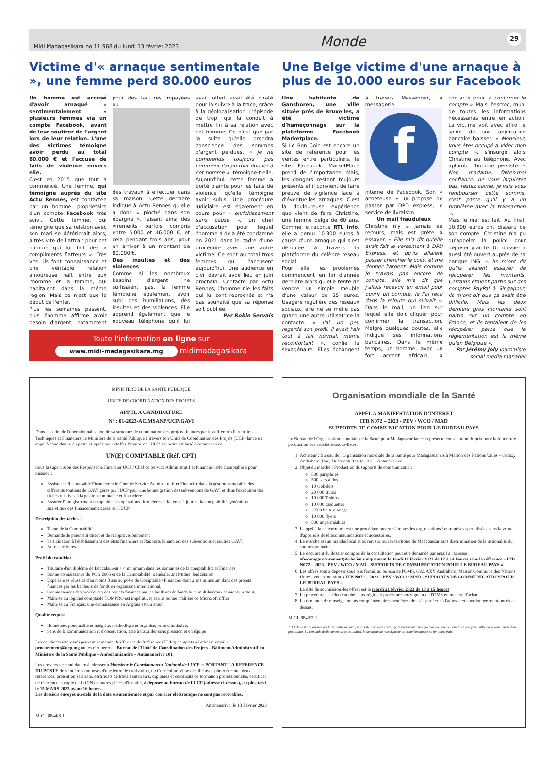Midi Madagasikara no.11 968 du lundi 13 février 2023 Monde 29
Victime d'« arnaque sentimentale », une femme perd 80.000 euros
Un homme est accusé d'avoir arnaqué « sentimentalement » plusieurs femmes via un compte Facebook, avant de leur soutirer de l'argent lors de leur relation. L'une des victimes témoigne avoir perdu au total 80.000 € et l'accuse de faits de violence envers elle.
C'est en 2015 que tout a commencé. Une femme, qui témoigne auprès du site Actu Rennes, est contactée par un homme, propriétaire d'un compte Facebook très suivi. Cette femme, qui témoigne que sa relation avec son mari se détériorait alors, a très vite de l'attrait pour cet homme qui lui fait des « compliments flatteurs ». Très vite, ils font connaissance et une véritable relation amoureuse naît entre eux l'homme et la femme, qui habitaient dans la même région. Mais ce n'est que le début de l'enfer.
Plus les semaines passent, plus l'homme affirme avoir besoin d'argent, notamment pour des factures impayées ou
des travaux à effectuer dans sa maison. Cette dernière indique à Actu Rennes qu'elle a donc « pioché dans son épargne », faisant ainsi des virements parfois compris entre 5.000 et 46.000 €, et cela pendant trois ans, pour en arriver à un montant de 80.000 €.
Des insultes et des violences
Comme si les nombreux besoins d'argent ne suffisaient pas, la femme témoigne également avoir subi des humiliations, des insultes et des violences. Elle apprend également que le nouveau téléphone qu'il lui avait offert avait été piraté pour la suivre à la trace, grâce à la géolocalisation. L'épisode de trop, qui la conduit à mettre fin à sa relation avec cet homme. Ce n'est que par la suite qu'elle prendra conscience des sommes d'argent perdues. « Je ne comprends toujours pas comment j'ai pu tout donner à cet homme », témoigne-t-elle. Aujourd'hui, cette femme a porté plainte pour les faits de violence qu'elle témoigne avoir subis. Une procédure judiciaire est également en cours pour « enrichissement sans cause », un chef d'accusation pour lequel l'homme a déjà été condamné en 2021 dans le cadre d'une procédure avec une autre victime. Ce sont au total trois femmes qui l'accusent aujourd'hui. Une audience en civil devrait avoir lieu en juin prochain. Contacté par Actu Rennes, l'homme nie les faits qui lui sont reprochés et n'a pas souhaité que sa réponse soit publiée.
Par Robin Servais
Toute l'information en ligne sur
www.midi-madagasikara.mg midimadagasikara
Une Belge victime d'une arnaque à plus de 10.000 euros sur Facebook
Une habitante de Ganshoren, une ville située près de Bruxelles, a été victime d'hameçonnage sur la plateforme Facebook Marketplace.
Si Le Bon Coin est encore un site de référence pour les ventes entre particuliers, le site Facebook MarketPlace prend de l'importance. Mais, les dangers restent toujours présents et il convient de faire preuve de vigilance face à d'éventuelles arnaques. C'est la douloureuse expérience que vient de faire Christine, une femme belge de 60 ans. Comme le raconte RTL Info, elle a perdu 10.300 euros à cause d'une arnaque qui s'est déroulée à travers la plateforme du célèbre réseau social.
Pour elle, les problèmes commencent en fin d'année dernière alors qu'elle tente de vendre un simple meuble d'une valeur de 25 euros. Usagère régulière des réseaux sociaux, elle ne se méfie pas quand une autre utilisatrice la contacte. « J'ai un peu regardé son profil, il avait l'air tout à fait normal, même réconfortant », confie la sexagénaire. Elles échangent à travers Messenger, la messagerie
f
interne de Facebook. Son « acheteuse » lui propose de passer par DPD express, le service de livraison.
Un mail frauduleux
Christine n'y a jamais eu recours, mais est prête à essayer. « Elle m'a dit qu'elle avait fait le versement à DPD Express, et qu'ils allaient passer chercher le colis, et me donner l'argent. Mais comme je n'avais pas encore de compte, elle m'a dit que j'allais recevoir un email pour ouvrir un compte. Je l'ai reçu dans la minute qui suivait ». Dans le mail, un lien sur lequel elle doit cliquer pour confirmer la transaction. Malgré quelques doutes, elle indique ses informations bancaires. Dans le même temps, un homme, avec un fort accent africain, la contacte pour « confirmer le compte ». Mais, l'escroc, muni de toutes les informations nécessaires entre en action. La victime voit avec effroi le solde de son application bancaire baisser. « Monsieur, vous êtes occupé à vider mon compte », s'insurge alors Christine au téléphone. Avec aplomb, l'homme persiste. « Non, madame, faites-moi confiance, ne vous inquiétez pas, restez calme, je vais vous rembourser cette somme, c'est parce qu'il y a un problème avec la transaction ».
Mais le mal est fait. Au final, 10.300 euros ont disparu de son compte. Christine n'a pu qu'appeler la police pour déposer plainte. Un dossier a aussi été ouvert auprès de sa banque ING. « Ils m'ont dit qu'ils allaient essayer de récupérer les montants. Certains étaient partis sur des comptes PayPal à Singapour, ils m'ont dit que ça allait être difficile. Mais les deux derniers gros montants sont partis sur un compte en France, et ils tentaient de les récupérer parce que la réglementation est la même qu'en Belgique ».
Par Jérémy Joly Journaliste social media manager
MINISTERE DE LA SANTE PUBLIQUE
---------------
UNITE DE COORDINATION DES PROJETS
APPEL A CANDIDATURE
N° : 01-2023-AC/MSANP/UCP/GAVI
Dans le cadre de l'opérationnalisation de sa structure de coordination des projets financés par les différents Partenaires Techniques et Financiers, le Ministère de la Santé Publique à travers son Unité de Coordination des Projets (UCP) lance un appel à candidature au poste ci-après pour étoffer l'équipe de l'UCP. Ce poste est basé à Antananarivo :
UN(E) COMPTABLE (Réf. CPT)
Sous la supervision des Responsable Financier UCP / Chef de Service Administratif et Financier la/le Comptable a pour mission :
Assister le Responsable Financier et le Chef de Service Administratif et Financier dans la gestion comptable des différents soutiens de GAVI gérés par l'UCP pour une bonne gestion des subventions de GAVI et dans l'exécution des tâches relatives à la gestion comptable et financière
Assurer l'enregistrement comptable des opérations financières et la tenue à jour de la comptabilité générale et analytique des financements gérés par l'UCP
Description des tâches :
Tenue de la Comptabilité
Demande de paiement direct et de réapprovisionnement
Participation à l'établissement des états financiers et Rapports Financiers des subventions et soutien GAVI
Autres activités
Profil du candidat :
Titulaire d'un diplôme de Baccalauréat + 4 minimum dans les domaines de la comptabilité et Finances
Bonne connaissance du PCG 2005 et de la Comptabilité (générale, analytique, budgétaire),
Expériences réussies d'au moins 3 ans au poste de Comptable / Financier dont 2 ans minimum dans des projets financés par les bailleurs de fonds ou organisme international,
Connaissances des procédures des projets financés par les bailleurs de fonds bi et multilatéraux seraient un atout,
Maîtrise du logiciel comptable TOMPRO est impérative) et une bonne maîtrise de Microsoft office
Maîtrise du Français, une connaissance en Anglais est un atout.
Qualité requise :
Honnêteté, ponctualité et intégrité, méthodique et organisé, prise d'initiative,
Sens de la communication et d'observation, apte à travailler sous pression et en équipe
Les candidats intéressés peuvent demander les Termes de Référence (TDRs) complets à l'adresse email : procurement@ucp.mg ou les récupérer au Bureau de l'Unité de Coordination des Projets – Bâtiment Administratif du Ministère de la Santé Publique – Ambohimiandra – Antananarivo 101
Les dossiers de candidature à adresser à Monsieur le Coordonnateur National de l'UCP et PORTANT LA REFERENCE DU POSTE doivent être composés d'une lettre de motivation, un Curriculum Vitae détaillé avec photo récente, deux références, prétention salariale, certificats de travail antérieurs, diplômes et certificats de formation professionnelle, certificat de résidence et copie de la CIN ou autres pièces d'identité, à déposer au bureau de l'UCP (adresse ci-dessus), au plus tard le 15 MARS 2023 avant 16 heures.
Les dossiers envoyés au-delà de la date susmentionnée et par courrier électronique ne sont pas recevables.
Antananarivo, le 13 Février 2023
M-CL 8844/8-1
Organisation mondiale de la Santé
APPEL A MANIFESTATION D'INTERET
ITB N072 – 2023 - PEV / WCO / MAD
SUPPORTS DE COMMUNICATION POUR LE BUREAU PAYS
Le Bureau de l'Organisation mondiale de la Santé pour Madagascar lance la présente consultation de prix pour la fourniture production des articles dessous-listés.
1. Acheteur : Bureau de l'Organisation mondiale de la Santé pour Madagascar sis à Maison des Nations Unies – Galaxy Andraharo, Rue, Dr Joseph Raseta, 101 – Antananarivo
2. Objet du marché : Production de supports de communication
500 parapluies
500 sacs à dos
10 Gobelets
20 000 stylos
10 000 T-shirts
10 000 casquettes
2 500 boite à image
10 000 flyers
500 imperméables
3. L'appel à la concurrence est une procédure ouverte à toutes les organisations / entreprises spécialisées dans la vente d'appareils de télécommunications et accessoires.
4. Le marché est un marché local et ouvert sur tout le territoire de Madagascar sans discrimination de la nationalité du soumissionnaire.
5. Le document du dossier complet de la consultation peut être demandé par email à l'adresse : afwcomgprocurement@who.int uniquement le Jeudi 16 février 2023 de 12 à 14 heures sous la référence « ITB N072 – 2023 - PEV / WCO / MAD - SUPPORTS DE COMMUNICATION POUR LE BUREAU PAYS »
6. Les offres sont à déposer sous plis fermé, au bureau de l'OMS, GALAXY Andraharo, Maison Commune des Nations Unies avec la mention « ITB N072 – 2023 - PEV / WCO / MAD - SUPPORTS DE COMMUNICATION POUR LE BUREAU PAYS »
La date de soumission des offres est le mardi 21 février 2023 de 13 à 15 heures
7. La procédure de sélection obéit aux règles et procédures en vigueur de l'OMS en matière d'achat.
8. La demande de renseignements complémentaires peut être adressée par écrit à l'adresse et coordonnée mentionnés ci-dessus.
M-CL 8843/3-1
1. L'OMS est une agence qui lutte contre la corruption. Elle n'accepte et n'exige le versement d'une quelconque somme pour faire accepter l'offre ou la soumission d'un prestataire. La demande du document de consultation, la demande de renseignements complémentaires se font sans frais.